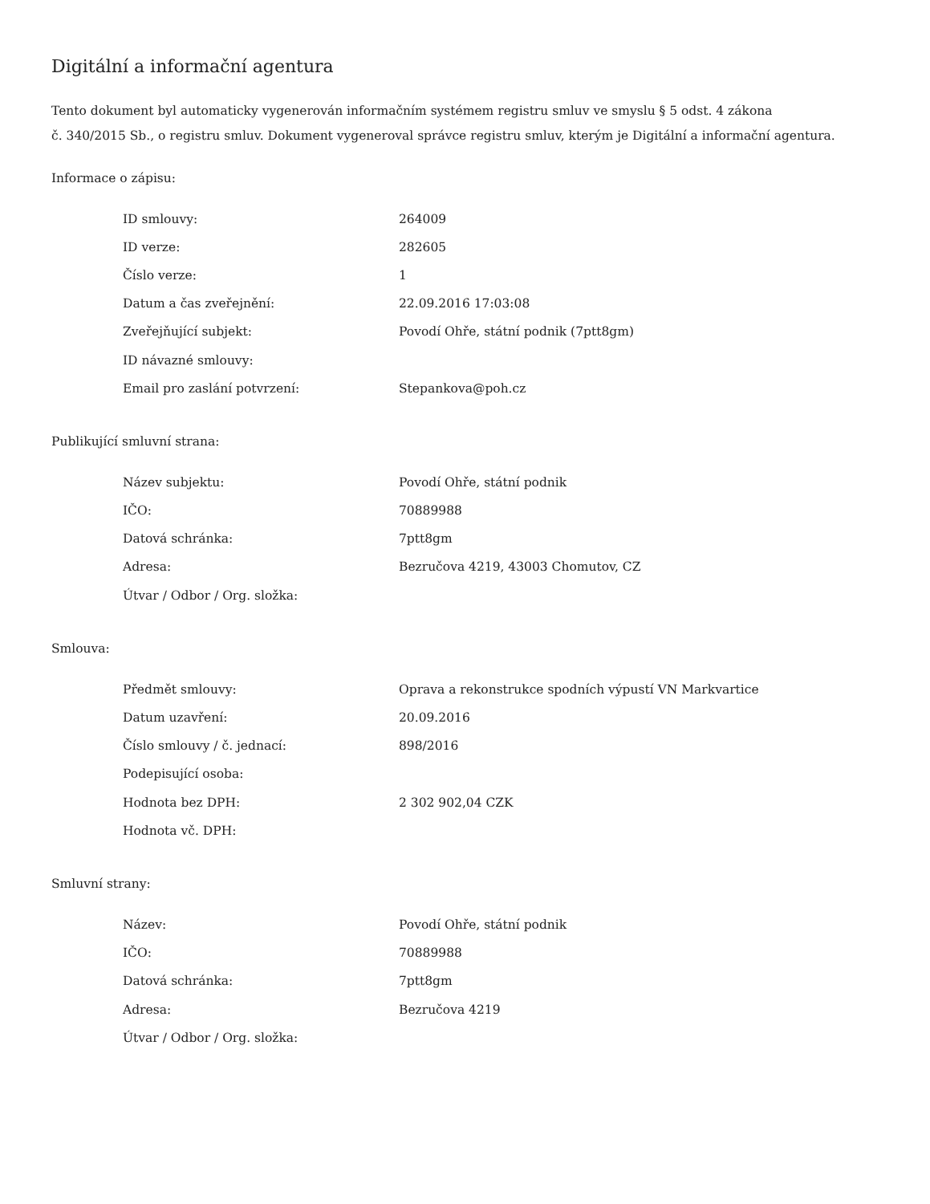Digitální a informační agentura
Tento dokument byl automaticky vygenerován informačním systémem registru smluv ve smyslu § 5 odst. 4 zákona
č. 340/2015 Sb., o registru smluv. Dokument vygeneroval správce registru smluv, kterým je Digitální a informační agentura.
Informace o zápisu:
| ID smlouvy: | 264009 |
| ID verze: | 282605 |
| Číslo verze: | 1 |
| Datum a čas zveřejnění: | 22.09.2016 17:03:08 |
| Zveřejňující subjekt: | Povodí Ohře, státní podnik (7ptt8gm) |
| ID návazné smlouvy: | |
| Email pro zaslání potvrzení: | Stepankova@poh.cz |
Publikující smluvní strana:
| Název subjektu: | Povodí Ohře, státní podnik |
| IČO: | 70889988 |
| Datová schránka: | 7ptt8gm |
| Adresa: | Bezručova 4219, 43003 Chomutov, CZ |
| Útvar / Odbor / Org. složka: | |
Smlouva:
| Předmět smlouvy: | Oprava a rekonstrukce spodních výpustí VN Markvartice |
| Datum uzavření: | 20.09.2016 |
| Číslo smlouvy / č. jednací: | 898/2016 |
| Podepisující osoba: | |
| Hodnota bez DPH: | 2 302 902,04 CZK |
| Hodnota vč. DPH: | |
Smluvní strany:
| Název: | Povodí Ohře, státní podnik |
| IČO: | 70889988 |
| Datová schránka: | 7ptt8gm |
| Adresa: | Bezručova 4219 |
| Útvar / Odbor / Org. složka: | |